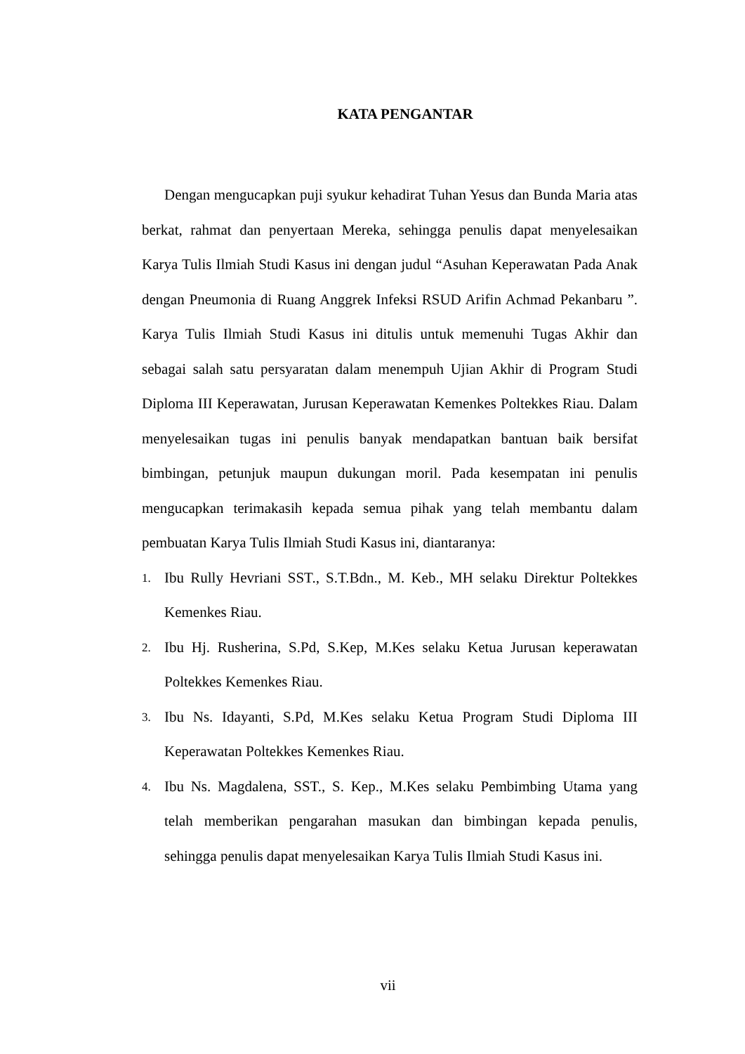KATA PENGANTAR
Dengan mengucapkan puji syukur kehadirat Tuhan Yesus dan Bunda Maria atas berkat, rahmat dan penyertaan Mereka, sehingga penulis dapat menyelesaikan Karya Tulis Ilmiah Studi Kasus ini dengan judul “Asuhan Keperawatan Pada Anak dengan Pneumonia di Ruang Anggrek Infeksi RSUD Arifin Achmad Pekanbaru ”. Karya Tulis Ilmiah Studi Kasus ini ditulis untuk memenuhi Tugas Akhir dan sebagai salah satu persyaratan dalam menempuh Ujian Akhir di Program Studi Diploma III Keperawatan, Jurusan Keperawatan Kemenkes Poltekkes Riau. Dalam menyelesaikan tugas ini penulis banyak mendapatkan bantuan baik bersifat bimbingan, petunjuk maupun dukungan moril. Pada kesempatan ini penulis mengucapkan terimakasih kepada semua pihak yang telah membantu dalam pembuatan Karya Tulis Ilmiah Studi Kasus ini, diantaranya:
1. Ibu Rully Hevriani SST., S.T.Bdn., M. Keb., MH selaku Direktur Poltekkes Kemenkes Riau.
2. Ibu Hj. Rusherina, S.Pd, S.Kep, M.Kes selaku Ketua Jurusan keperawatan Poltekkes Kemenkes Riau.
3. Ibu Ns. Idayanti, S.Pd, M.Kes selaku Ketua Program Studi Diploma III Keperawatan Poltekkes Kemenkes Riau.
4. Ibu Ns. Magdalena, SST., S. Kep., M.Kes selaku Pembimbing Utama yang telah memberikan pengarahan masukan dan bimbingan kepada penulis, sehingga penulis dapat menyelesaikan Karya Tulis Ilmiah Studi Kasus ini.
vii